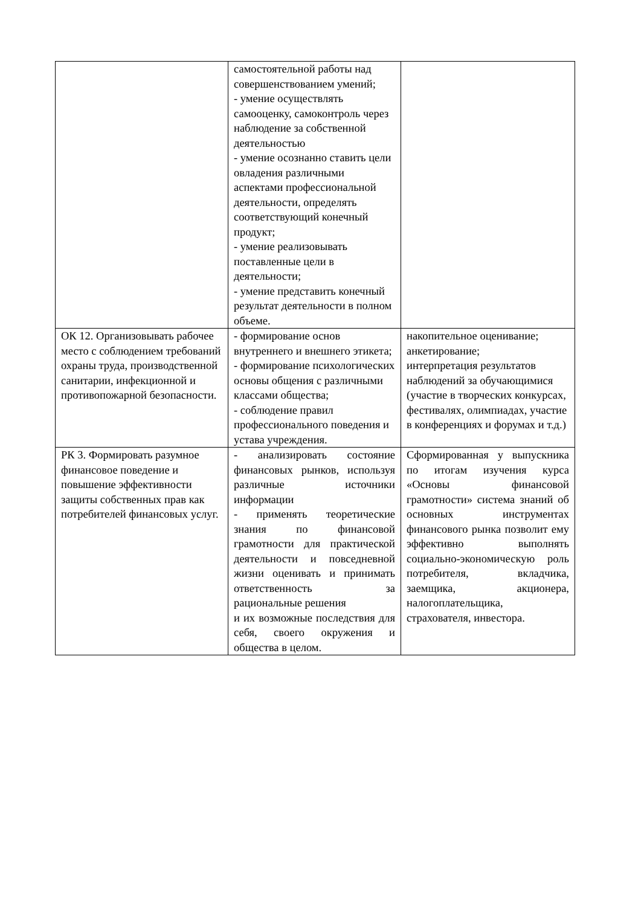| | самостоятельной работы над совершенствованием умений; - умение осуществлять самооценку, самоконтроль через наблюдение за собственной деятельностью - умение осознанно ставить цели овладения различными аспектами профессиональной деятельности, определять соответствующий конечный продукт; - умение реализовывать поставленные цели в деятельности; - умение представить конечный результат деятельности в полном объеме. | |
| ОК 12. Организовывать рабочее место с соблюдением требований охраны труда, производственной санитарии, инфекционной и противопожарной безопасности. | - формирование основ внутреннего и внешнего этикета; - формирование психологических основы общения с различными классами общества; - соблюдение правил профессионального поведения и устава учреждения. | накопительное оценивание; анкетирование; интерпретация результатов наблюдений за обучающимися (участие в творческих конкурсах, фестивалях, олимпиадах, участие в конференциях и форумах и т.д.) |
| РК 3. Формировать разумное финансовое поведение и повышение эффективности защиты собственных прав как потребителей финансовых услуг. | - анализировать состояние финансовых рынков, используя различные источники информации - применять теоретические знания по финансовой грамотности для практической деятельности и повседневной жизни оценивать и принимать ответственность за рациональные решения и их возможные последствия для себя, своего окружения и общества в целом. | Сформированная у выпускника по итогам изучения курса «Основы финансовой грамотности» система знаний об основных инструментах финансового рынка позволит ему эффективно выполнять социально-экономическую роль потребителя, вкладчика, заемщика, акционера, налогоплательщика, страхователя, инвестора. |